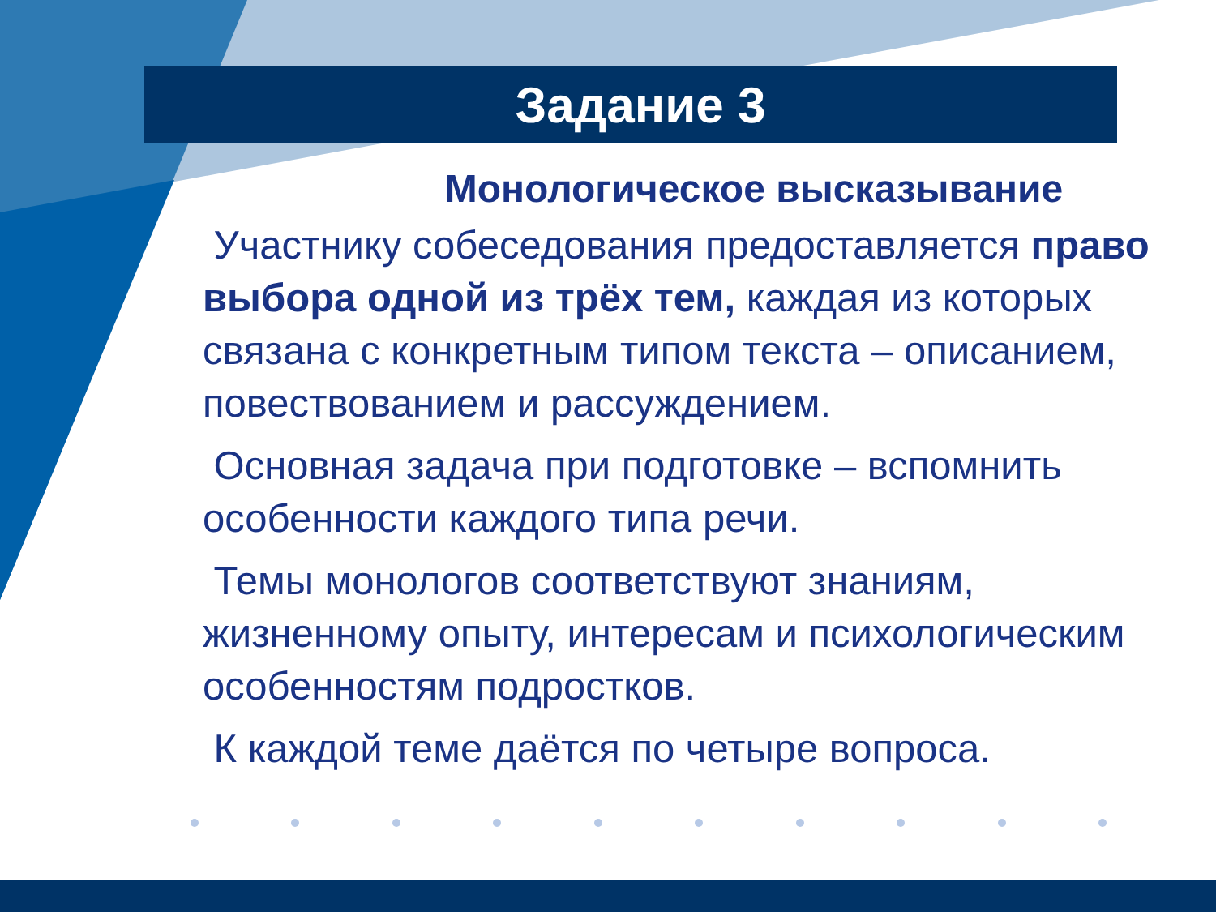Задание 3
Монологическое высказывание
Участнику собеседования предоставляется право выбора одной из трёх тем, каждая из которых связана с конкретным типом текста – описанием, повествованием и рассуждением.
Основная задача при подготовке – вспомнить особенности каждого типа речи.
Темы монологов соответствуют знаниям, жизненному опыту, интересам и психологическим особенностям подростков.
К каждой теме даётся по четыре вопроса.